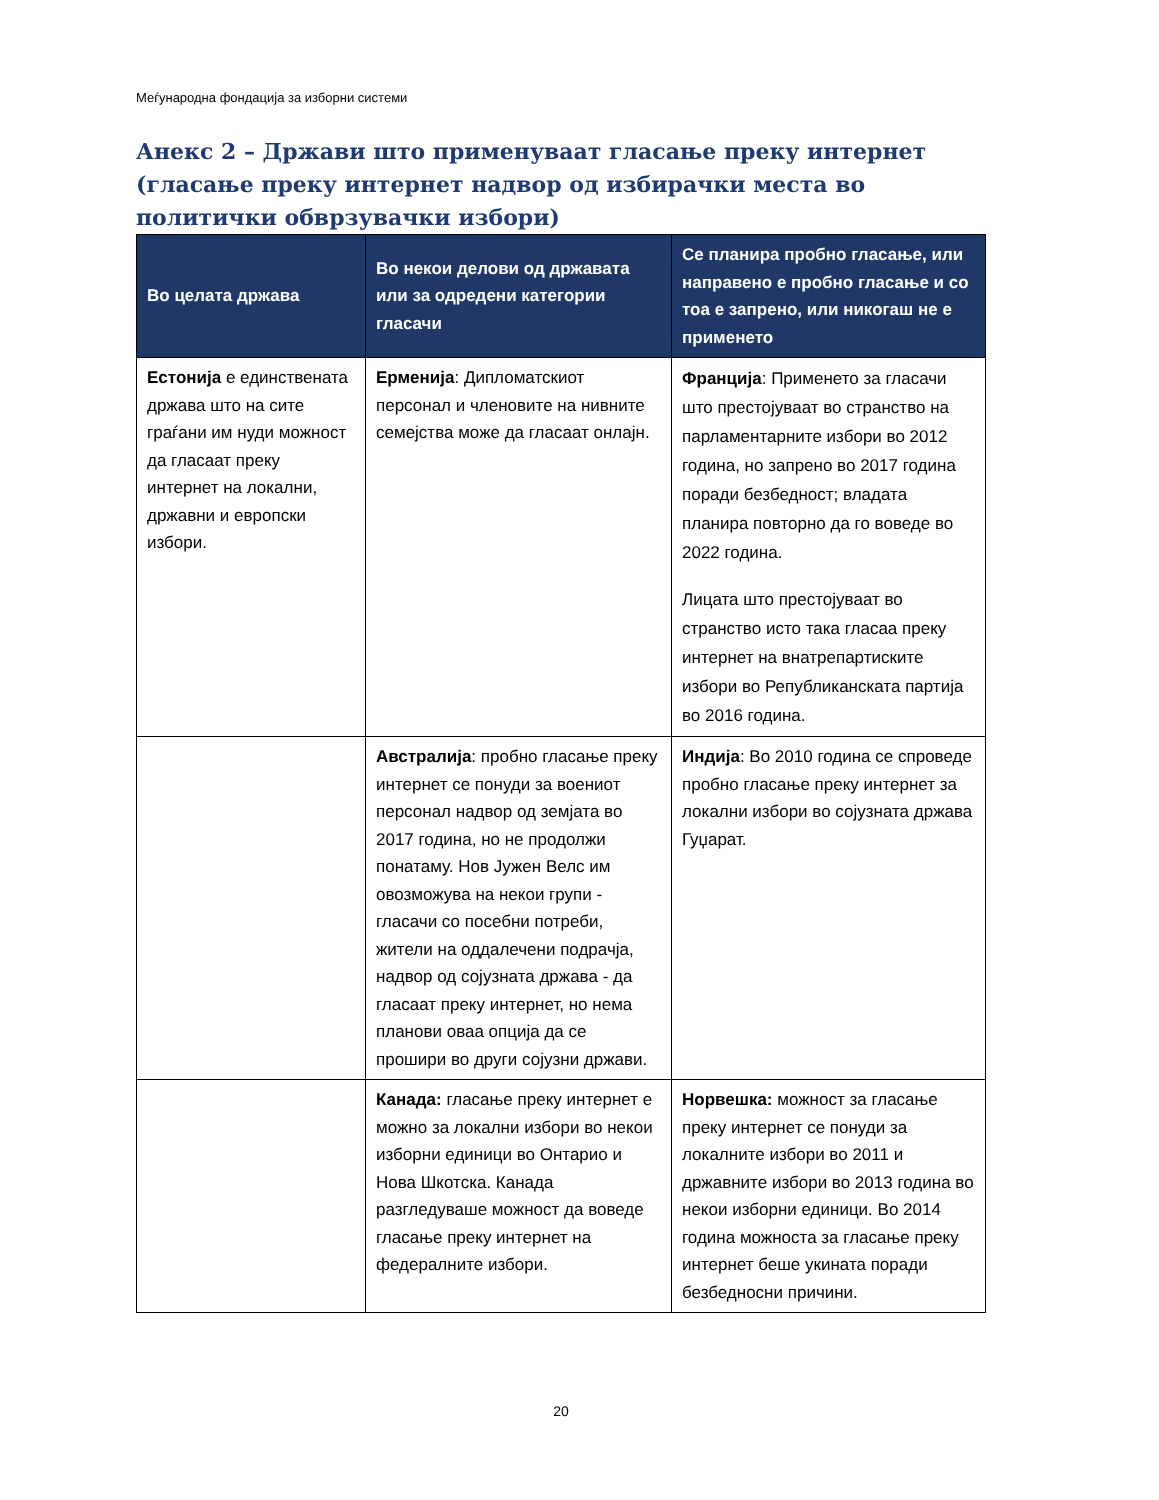Меѓународна фондација за изборни системи
Анекс 2 – Држави што применуваат гласање преку интернет (гласање преку интернет надвор од избирачки места во политички обврзувачки избори)
| Во целата држава | Во некои делови од државата или за одредени категории гласачи | Се планира пробно гласање, или направено е пробно гласање и со тоа е запрено, или никогаш не е применето |
| --- | --- | --- |
| Естонија е единствената држава што на сите граѓани им нуди можност да гласаат преку интернет на локални, државни и европски избори. | Ерменија : Дипломатскиот персонал и членовите на нивните семејства може да гласаат онлајн. | Франција : Применето за гласачи што престојуваат во странство на парламентарните избори во 2012 година, но запрено во 2017 година поради безбедност; владата планира повторно да го воведе во 2022 година. Лицата што престојуваат во странство исто така гласаа преку интернет на внатрепартиските избори во Републиканската партија во 2016 година. |
| | Австралија : пробно гласање преку интернет се понуди за воениот персонал надвор од земјата во 2017 година, но не продолжи понатаму. Нов Јужен Велс им овозможува на некои групи - гласачи со посебни потреби, жители на оддалечени подрачја, надвор од сојузната држава - да гласаат преку интернет, но нема планови оваа опција да се прошири во други сојузни држави. | Индија : Во 2010 година се спроведе пробно гласање преку интернет за локални избори во сојузната држава Гуџарат. |
| | Канада: гласање преку интернет е можно за локални избори во некои изборни единици во Онтарио и Нова Шкотска. Канада разгледуваше можност да воведе гласање преку интернет на федералните избори. | Норвешка: можност за гласање преку интернет се понуди за локалните избори во 2011 и државните избори во 2013 година во некои изборни единици. Во 2014 година можноста за гласање преку интернет беше укината поради безбедносни причини. |
20